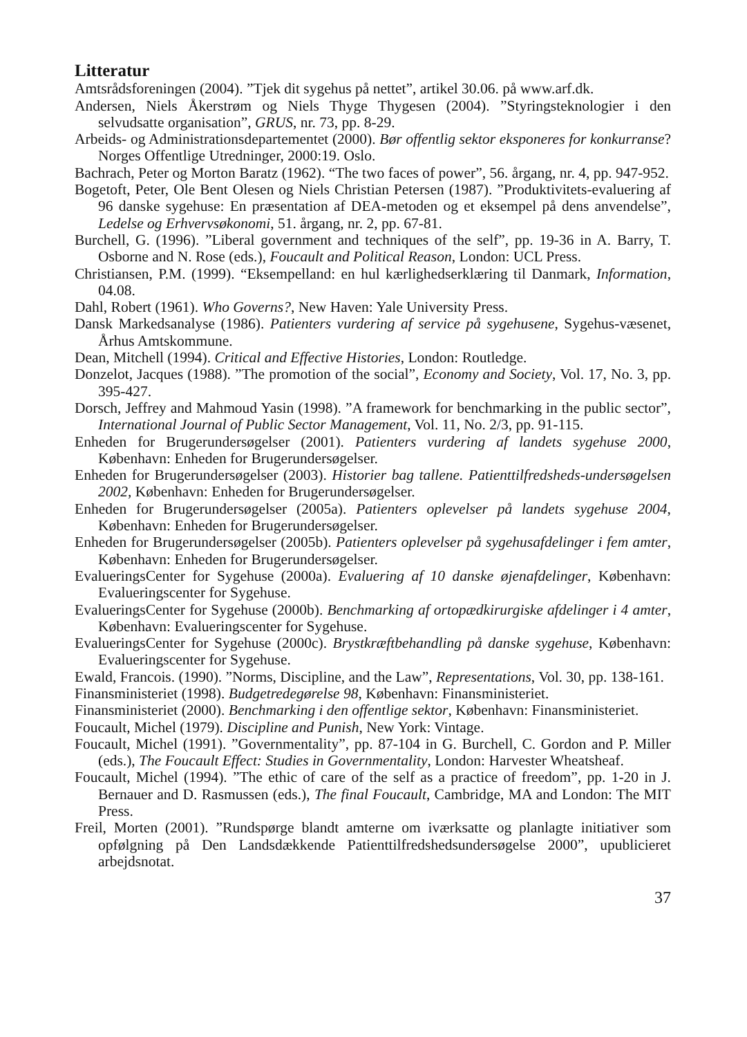Litteratur
Amtsrådsforeningen (2004). ”Tjek dit sygehus på nettet”, artikel 30.06. på www.arf.dk.
Andersen, Niels Åkerstrøm og Niels Thyge Thygesen (2004). ”Styringsteknologier i den selvudsatte organisation”, GRUS, nr. 73, pp. 8-29.
Arbeids- og Administrationsdepartementet (2000). Bør offentlig sektor eksponeres for konkurranse? Norges Offentlige Utredninger, 2000:19. Oslo.
Bachrach, Peter og Morton Baratz (1962). “The two faces of power”, 56. årgang, nr. 4, pp. 947-952.
Bogetoft, Peter, Ole Bent Olesen og Niels Christian Petersen (1987). ”Produktivitets-evaluering af 96 danske sygehuse: En præsentation af DEA-metoden og et eksempel på dens anvendelse”, Ledelse og Erhvervsøkonomi, 51. årgang, nr. 2, pp. 67-81.
Burchell, G. (1996). ”Liberal government and techniques of the self”, pp. 19-36 in A. Barry, T. Osborne and N. Rose (eds.), Foucault and Political Reason, London: UCL Press.
Christiansen, P.M. (1999). “Eksempelland: en hul kærlighedserklæring til Danmark, Information, 04.08.
Dahl, Robert (1961). Who Governs?, New Haven: Yale University Press.
Dansk Markedsanalyse (1986). Patienters vurdering af service på sygehusene, Sygehus-væsenet, Århus Amtskommune.
Dean, Mitchell (1994). Critical and Effective Histories, London: Routledge.
Donzelot, Jacques (1988). ”The promotion of the social”, Economy and Society, Vol. 17, No. 3, pp. 395-427.
Dorsch, Jeffrey and Mahmoud Yasin (1998). ”A framework for benchmarking in the public sector”, International Journal of Public Sector Management, Vol. 11, No. 2/3, pp. 91-115.
Enheden for Brugerundersøgelser (2001). Patienters vurdering af landets sygehuse 2000, København: Enheden for Brugerundersøgelser.
Enheden for Brugerundersøgelser (2003). Historier bag tallene. Patienttilfredsheds-undersøgelsen 2002, København: Enheden for Brugerundersøgelser.
Enheden for Brugerundersøgelser (2005a). Patienters oplevelser på landets sygehuse 2004, København: Enheden for Brugerundersøgelser.
Enheden for Brugerundersøgelser (2005b). Patienters oplevelser på sygehusafdelinger i fem amter, København: Enheden for Brugerundersøgelser.
EvalueringsCenter for Sygehuse (2000a). Evaluering af 10 danske øjenafdelinger, København: Evalueringscenter for Sygehuse.
EvalueringsCenter for Sygehuse (2000b). Benchmarking af ortopædkirurgiske afdelinger i 4 amter, København: Evalueringscenter for Sygehuse.
EvalueringsCenter for Sygehuse (2000c). Brystkræftbehandling på danske sygehuse, København: Evalueringscenter for Sygehuse.
Ewald, Francois. (1990). ”Norms, Discipline, and the Law”, Representations, Vol. 30, pp. 138-161.
Finansministeriet (1998). Budgetredegørelse 98, København: Finansministeriet.
Finansministeriet (2000). Benchmarking i den offentlige sektor, København: Finansministeriet.
Foucault, Michel (1979). Discipline and Punish, New York: Vintage.
Foucault, Michel (1991). ”Governmentality”, pp. 87-104 in G. Burchell, C. Gordon and P. Miller (eds.), The Foucault Effect: Studies in Governmentality, London: Harvester Wheatsheaf.
Foucault, Michel (1994). ”The ethic of care of the self as a practice of freedom”, pp. 1-20 in J. Bernauer and D. Rasmussen (eds.), The final Foucault, Cambridge, MA and London: The MIT Press.
Freil, Morten (2001). ”Rundspørge blandt amterne om iværksatte og planlagte initiativer som opfølgning på Den Landsdækkende Patienttilfredshedsundersøgelse 2000”, upublicieret arbejdsnotat.
37